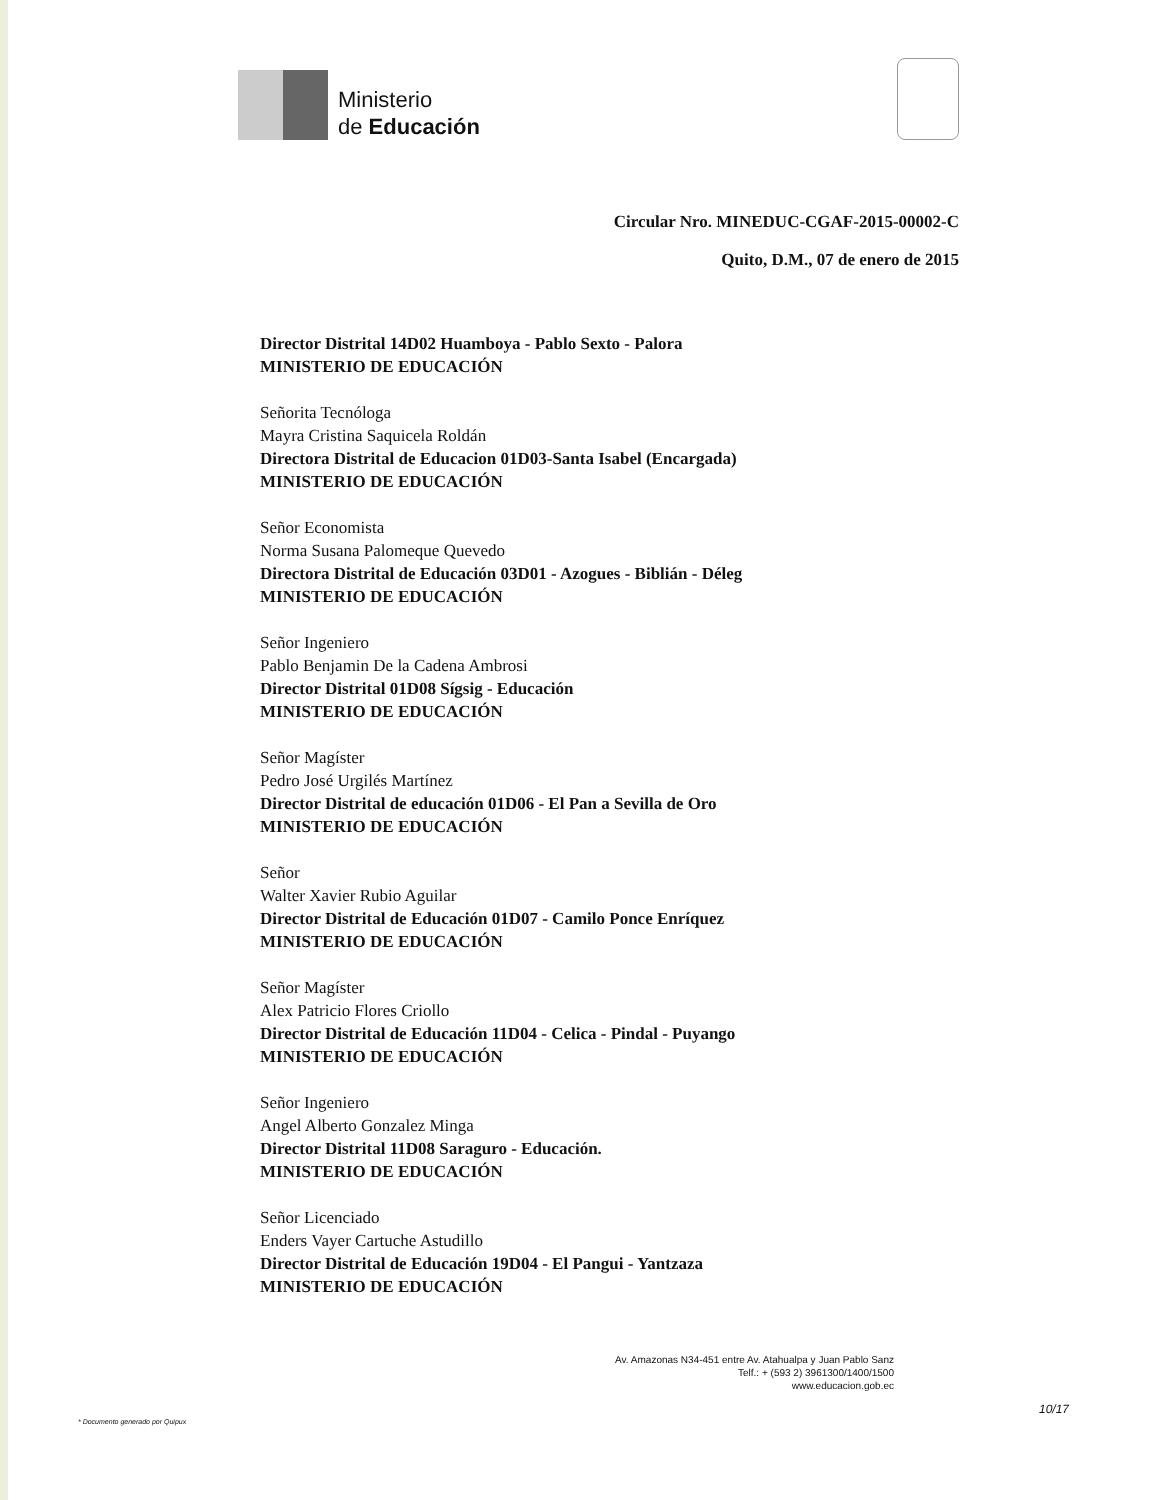Ministerio
de Educación
Circular Nro. MINEDUC-CGAF-2015-00002-C
Quito, D.M., 07 de enero de 2015
Director Distrital 14D02 Huamboya - Pablo Sexto - Palora
MINISTERIO DE EDUCACIÓN
Señorita Tecnóloga
Mayra Cristina Saquicela Roldán
Directora Distrital de Educacion 01D03-Santa Isabel (Encargada)
MINISTERIO DE EDUCACIÓN
Señor Economista
Norma Susana Palomeque Quevedo
Directora Distrital de Educación 03D01 - Azogues - Biblián - Déleg
MINISTERIO DE EDUCACIÓN
Señor Ingeniero
Pablo Benjamin De la Cadena Ambrosi
Director Distrital 01D08 Sígsig - Educación
MINISTERIO DE EDUCACIÓN
Señor Magíster
Pedro José Urgilés Martínez
Director Distrital de educación 01D06 - El Pan a Sevilla de Oro
MINISTERIO DE EDUCACIÓN
Señor
Walter Xavier Rubio Aguilar
Director Distrital de Educación 01D07 - Camilo Ponce Enríquez
MINISTERIO DE EDUCACIÓN
Señor Magíster
Alex Patricio Flores Criollo
Director Distrital de Educación 11D04 - Celica - Pindal - Puyango
MINISTERIO DE EDUCACIÓN
Señor Ingeniero
Angel Alberto Gonzalez Minga
Director Distrital 11D08 Saraguro - Educación.
MINISTERIO DE EDUCACIÓN
Señor Licenciado
Enders Vayer Cartuche Astudillo
Director Distrital de Educación 19D04 - El Pangui - Yantzaza
MINISTERIO DE EDUCACIÓN
Av. Amazonas N34-451 entre Av. Atahualpa y Juan Pablo Sanz
Telf.: + (593 2) 3961300/1400/1500
www.educacion.gob.ec
* Documento generado por Quipux 10/17